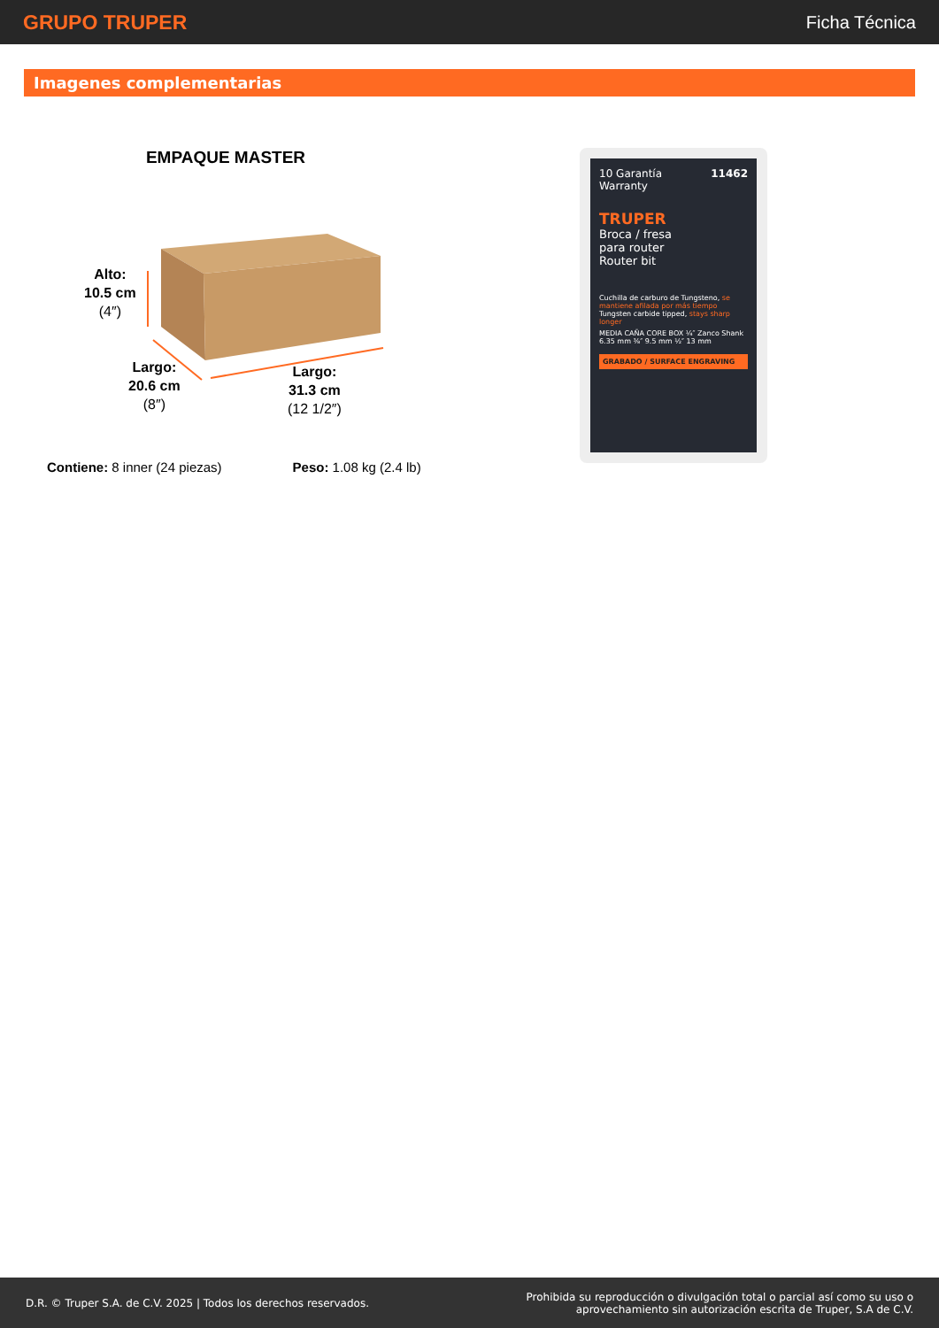GRUPO TRUPER
Ficha Técnica
Imagenes complementarias
EMPAQUE MASTER
Alto:
10.5 cm
(4″)
Largo:
20.6 cm
(8″)
Largo:
31.3 cm
(12 1/2″)
Contiene: 8 inner (24 piezas) Peso: 1.08 kg (2.4 lb)
10 Garantía Warranty 11462
TRUPER
Broca / fresa
para router
Router bit
Cuchilla de carburo de Tungsteno, se mantiene afilada por más tiempo Tungsten carbide tipped, stays sharp longer
MEDIA CAÑA CORE BOX ¼″ Zanco Shank 6.35 mm ⅜″ 9.5 mm ½″ 13 mm
GRABADO / SURFACE ENGRAVING
D.R. © Truper S.A. de C.V. 2025 | Todos los derechos reservados.
Prohibida su reproducción o divulgación total o parcial así como su uso o
aprovechamiento sin autorización escrita de Truper, S.A de C.V.